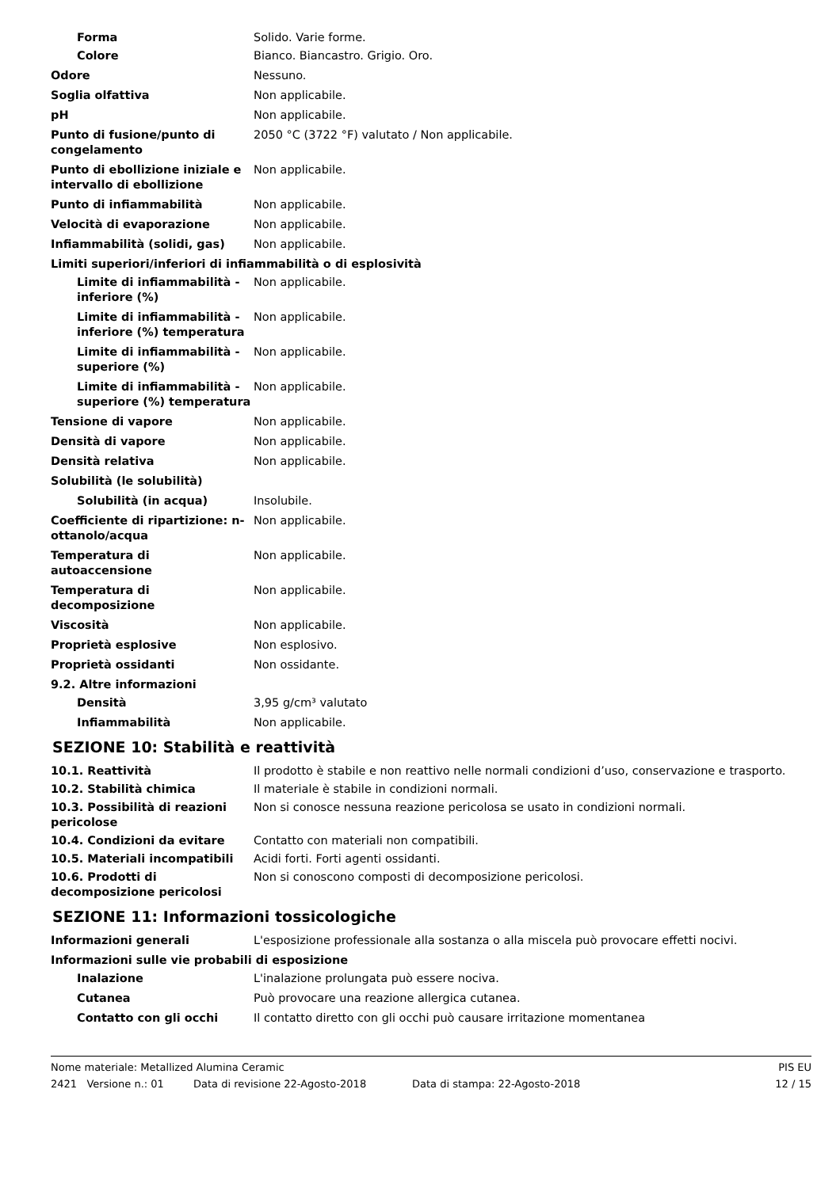| Forma | Solido. Varie forme. |
| Colore | Bianco. Biancastro. Grigio. Oro. |
| Odore | Nessuno. |
| Soglia olfattiva | Non applicabile. |
| pH | Non applicabile. |
| Punto di fusione/punto di congelamento | 2050 °C (3722 °F) valutato / Non applicabile. |
| Punto di ebollizione iniziale e intervallo di ebollizione | Non applicabile. |
| Punto di infiammabilità | Non applicabile. |
| Velocità di evaporazione | Non applicabile. |
| Infiammabilità (solidi, gas) | Non applicabile. |
| Limiti superiori/inferiori di infiammabilità o di esplosività | |
| Limite di infiammabilità - inferiore (%) | Non applicabile. |
| Limite di infiammabilità - inferiore (%) temperatura | Non applicabile. |
| Limite di infiammabilità - superiore (%) | Non applicabile. |
| Limite di infiammabilità - superiore (%) temperatura | Non applicabile. |
| Tensione di vapore | Non applicabile. |
| Densità di vapore | Non applicabile. |
| Densità relativa | Non applicabile. |
| Solubilità (le solubilità) | |
| Solubilità (in acqua) | Insolubile. |
| Coefficiente di ripartizione: n-ottanolo/acqua | Non applicabile. |
| Temperatura di autoaccensione | Non applicabile. |
| Temperatura di decomposizione | Non applicabile. |
| Viscosità | Non applicabile. |
| Proprietà esplosive | Non esplosivo. |
| Proprietà ossidanti | Non ossidante. |
| 9.2. Altre informazioni | |
| Densità | 3,95 g/cm³ valutato |
| Infiammabilità | Non applicabile. |
SEZIONE 10: Stabilità e reattività
| 10.1. Reattività | Il prodotto è stabile e non reattivo nelle normali condizioni d’uso, conservazione e trasporto. |
| 10.2. Stabilità chimica | Il materiale è stabile in condizioni normali. |
| 10.3. Possibilità di reazioni pericolose | Non si conosce nessuna reazione pericolosa se usato in condizioni normali. |
| 10.4. Condizioni da evitare | Contatto con materiali non compatibili. |
| 10.5. Materiali incompatibili | Acidi forti. Forti agenti ossidanti. |
| 10.6. Prodotti di decomposizione pericolosi | Non si conoscono composti di decomposizione pericolosi. |
SEZIONE 11: Informazioni tossicologiche
| Informazioni generali | L'esposizione professionale alla sostanza o alla miscela può provocare effetti nocivi. |
| Informazioni sulle vie probabili di esposizione | |
| Inalazione | L'inalazione prolungata può essere nociva. |
| Cutanea | Può provocare una reazione allergica cutanea. |
| Contatto con gli occhi | Il contatto diretto con gli occhi può causare irritazione momentanea |
Nome materiale: Metallized Alumina Ceramic PIS EU
2421 Versione n.: 01 Data di revisione 22-Agosto-2018 Data di stampa: 22-Agosto-2018 12 / 15